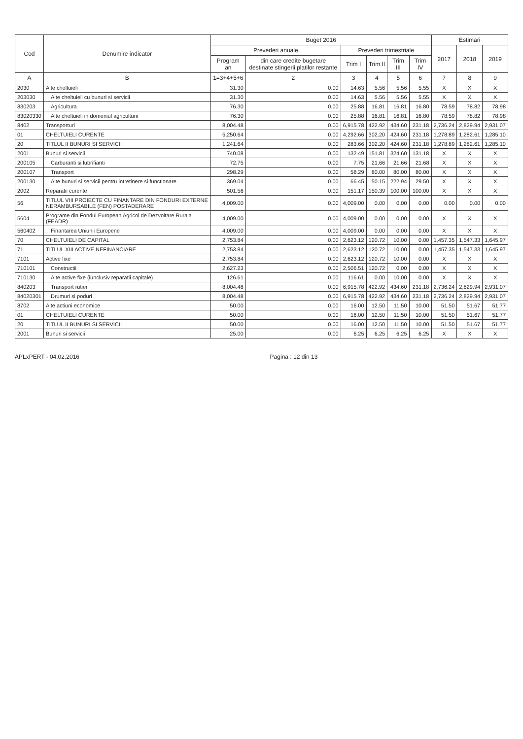| Cod | Denumire indicator | Buget 2016 | | | | | | Estimari | | |
| --- | --- | --- | --- | --- | --- | --- | --- | --- | --- | --- |
| | | Prevederi anuale | | Prevederi trimestriale | | | | 2017 | 2018 | 2019 |
| | | Program an | din care credite bugetare destinate stingerii platilor restante | Trim I | Trim II | Trim III | Trim IV | | | |
| A | B | 1=3+4+5+6 | 2 | 3 | 4 | 5 | 6 | 7 | 8 | 9 |
| 2030 | Alte cheltuieli | 31.30 | 0.00 | 14.63 | 5.56 | 5.56 | 5.55 | X | X | X |
| 203030 | Alte cheltuieli cu bunuri si servicii | 31.30 | 0.00 | 14.63 | 5.56 | 5.56 | 5.55 | X | X | X |
| 830203 | Agricultura | 76.30 | 0.00 | 25.88 | 16.81 | 16.81 | 16.80 | 78.59 | 78.82 | 78.98 |
| 83020330 | Alte cheltuieli in domeniul agriculturii | 76.30 | 0.00 | 25.88 | 16.81 | 16.81 | 16.80 | 78.59 | 78.82 | 78.98 |
| 8402 | Transporturi | 8,004.48 | 0.00 | 6,915.78 | 422.92 | 434.60 | 231.18 | 2,736.24 | 2,829.94 | 2,931.07 |
| 01 | CHELTUIELI CURENTE | 5,250.64 | 0.00 | 4,292.66 | 302.20 | 424.60 | 231.18 | 1,278.89 | 1,282.61 | 1,285.10 |
| 20 | TITLUL II BUNURI SI SERVICII | 1,241.64 | 0.00 | 283.66 | 302.20 | 424.60 | 231.18 | 1,278.89 | 1,282.61 | 1,285.10 |
| 2001 | Bunuri si servicii | 740.08 | 0.00 | 132.49 | 151.81 | 324.60 | 131.18 | X | X | X |
| 200105 | Carburanti si lubrifianti | 72.75 | 0.00 | 7.75 | 21.66 | 21.66 | 21.68 | X | X | X |
| 200107 | Transport | 298.29 | 0.00 | 58.29 | 80.00 | 80.00 | 80.00 | X | X | X |
| 200130 | Alte bunuri si servicii pentru intretinere si functionare | 369.04 | 0.00 | 66.45 | 50.15 | 222.94 | 29.50 | X | X | X |
| 2002 | Reparatii curente | 501.56 | 0.00 | 151.17 | 150.39 | 100.00 | 100.00 | X | X | X |
| 56 | TITLUL VIII PROIECTE CU FINANTARE DIN FONDURI EXTERNE NERAMBURSABILE (FEN) POSTADERARE | 4,009.00 | 0.00 | 4,009.00 | 0.00 | 0.00 | 0.00 | 0.00 | 0.00 | 0.00 |
| 5604 | Programe din Fondul European Agricol de Dezvoltare Rurala (FEADR) | 4,009.00 | 0.00 | 4,009.00 | 0.00 | 0.00 | 0.00 | X | X | X |
| 560402 | Finantarea Uniunii Europene | 4,009.00 | 0.00 | 4,009.00 | 0.00 | 0.00 | 0.00 | X | X | X |
| 70 | CHELTUIELI DE CAPITAL | 2,753.84 | 0.00 | 2,623.12 | 120.72 | 10.00 | 0.00 | 1,457.35 | 1,547.33 | 1,645.97 |
| 71 | TITLUL XIII ACTIVE NEFINANCIARE | 2,753.84 | 0.00 | 2,623.12 | 120.72 | 10.00 | 0.00 | 1,457.35 | 1,547.33 | 1,645.97 |
| 7101 | Active fixe | 2,753.84 | 0.00 | 2,623.12 | 120.72 | 10.00 | 0.00 | X | X | X |
| 710101 | Constructii | 2,627.23 | 0.00 | 2,506.51 | 120.72 | 0.00 | 0.00 | X | X | X |
| 710130 | Alte active fixe (iunclusiv reparatii capitale) | 126.61 | 0.00 | 116.61 | 0.00 | 10.00 | 0.00 | X | X | X |
| 840203 | Transport rutier | 8,004.48 | 0.00 | 6,915.78 | 422.92 | 434.60 | 231.18 | 2,736.24 | 2,829.94 | 2,931.07 |
| 84020301 | Drumuri si poduri | 8,004.48 | 0.00 | 6,915.78 | 422.92 | 434.60 | 231.18 | 2,736.24 | 2,829.94 | 2,931.07 |
| 8702 | Alte actiuni economice | 50.00 | 0.00 | 16.00 | 12.50 | 11.50 | 10.00 | 51.50 | 51.67 | 51.77 |
| 01 | CHELTUIELI CURENTE | 50.00 | 0.00 | 16.00 | 12.50 | 11.50 | 10.00 | 51.50 | 51.67 | 51.77 |
| 20 | TITLUL II BUNURI SI SERVICII | 50.00 | 0.00 | 16.00 | 12.50 | 11.50 | 10.00 | 51.50 | 51.67 | 51.77 |
| 2001 | Bunuri si servicii | 25.00 | 0.00 | 6.25 | 6.25 | 6.25 | 6.25 | X | X | X |
APLxPERT - 04.02.2016 Pagina : 12 din 13